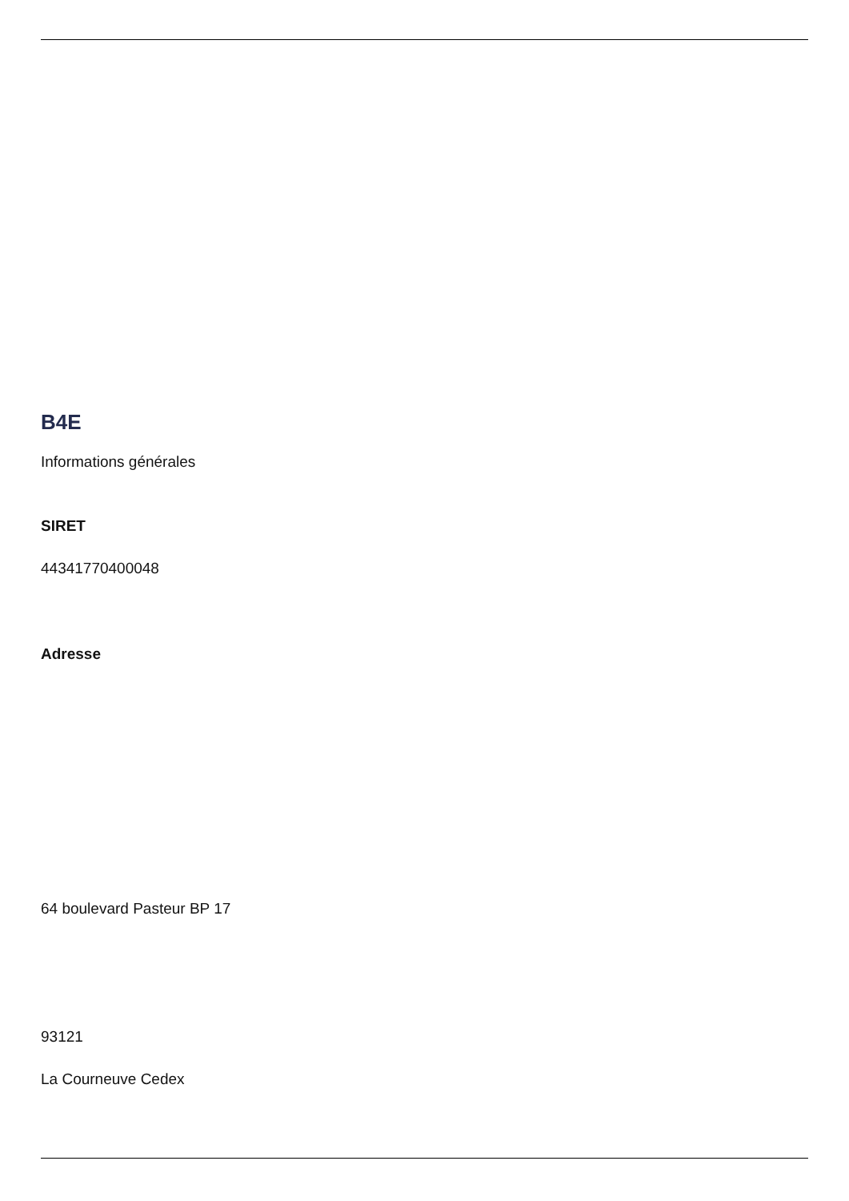B4E
Informations générales
SIRET
44341770400048
Adresse
64 boulevard Pasteur BP 17
93121
La Courneuve Cedex